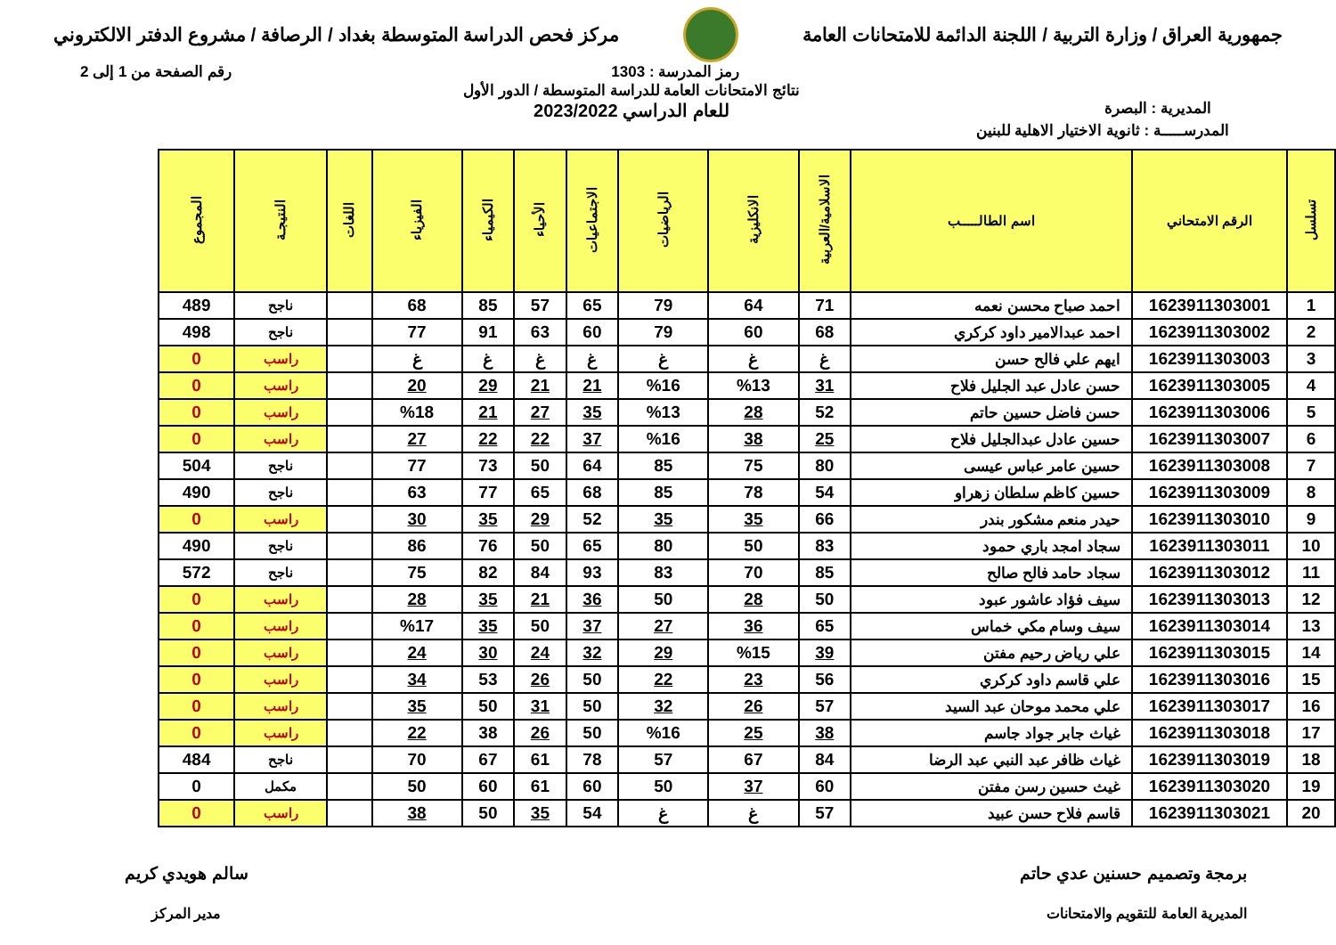جمهورية العراق / وزارة التربية / اللجنة الدائمة للامتحانات العامة
مركز فحص الدراسة المتوسطة بغداد / الرصافة / مشروع الدفتر الالكتروني
رمز المدرسة : 1303 رقم الصفحة من 1 إلى 2
المديرية : البصرة
نتائج الامتحانات العامة للدراسة المتوسطة / الدور الأول
للعام الدراسي 2023/2022
المدرســـــة : ثانوية الاختيار الاهلية للبنين
| تسلسل | الرقم الامتحاني | اسم الطالـــــب | الاسلامية/العربية | الانكليزية | الرياضيات | الاجتماعيات | الأحياء | الكيمياء | الفيزياء | اللغات | النتيجـة | المجموع |
| --- | --- | --- | --- | --- | --- | --- | --- | --- | --- | --- | --- | --- |
| 1 | 1623911303001 | احمد صباح محسن نعمه | 71 | 64 | 79 | 65 | 57 | 85 | 68 | | ناجح | 489 |
| 2 | 1623911303002 | احمد عبدالامير داود كركري | 68 | 60 | 79 | 60 | 63 | 91 | 77 | | ناجح | 498 |
| 3 | 1623911303003 | ايهم علي فالح حسن | غ | غ | غ | غ | غ | غ | غ | | راسب | 0 |
| 4 | 1623911303005 | حسن عادل عبد الجليل فلاح | 31 | %13 | %16 | 21 | 21 | 29 | 20 | | راسب | 0 |
| 5 | 1623911303006 | حسن فاضل حسين حاتم | 52 | 28 | %13 | 35 | 27 | 21 | %18 | | راسب | 0 |
| 6 | 1623911303007 | حسين عادل عبدالجليل فلاح | 25 | 38 | %16 | 37 | 22 | 22 | 27 | | راسب | 0 |
| 7 | 1623911303008 | حسين عامر عباس عيسى | 80 | 75 | 85 | 64 | 50 | 73 | 77 | | ناجح | 504 |
| 8 | 1623911303009 | حسين كاظم سلطان زهراو | 54 | 78 | 85 | 68 | 65 | 77 | 63 | | ناجح | 490 |
| 9 | 1623911303010 | حيدر منعم مشكور بندر | 66 | 35 | 35 | 52 | 29 | 35 | 30 | | راسب | 0 |
| 10 | 1623911303011 | سجاد امجد باري حمود | 83 | 50 | 80 | 65 | 50 | 76 | 86 | | ناجح | 490 |
| 11 | 1623911303012 | سجاد حامد فالح صالح | 85 | 70 | 83 | 93 | 84 | 82 | 75 | | ناجح | 572 |
| 12 | 1623911303013 | سيف فؤاد عاشور عبود | 50 | 28 | 50 | 36 | 21 | 35 | 28 | | راسب | 0 |
| 13 | 1623911303014 | سيف وسام مكي خماس | 65 | 36 | 27 | 37 | 50 | 35 | %17 | | راسب | 0 |
| 14 | 1623911303015 | علي رياض رحيم مفتن | 39 | %15 | 29 | 32 | 24 | 30 | 24 | | راسب | 0 |
| 15 | 1623911303016 | علي قاسم داود كركري | 56 | 23 | 22 | 50 | 26 | 53 | 34 | | راسب | 0 |
| 16 | 1623911303017 | علي محمد موحان عبد السيد | 57 | 26 | 32 | 50 | 31 | 50 | 35 | | راسب | 0 |
| 17 | 1623911303018 | غياث جابر جواد جاسم | 38 | 25 | %16 | 50 | 26 | 38 | 22 | | راسب | 0 |
| 18 | 1623911303019 | غياث ظافر عبد النبي عبد الرضا | 84 | 67 | 57 | 78 | 61 | 67 | 70 | | ناجح | 484 |
| 19 | 1623911303020 | غيث حسين رسن مفتن | 60 | 37 | 50 | 60 | 61 | 60 | 50 | | مكمل | 0 |
| 20 | 1623911303021 | قاسم فلاح حسن عبيد | 57 | غ | غ | 54 | 35 | 50 | 38 | | راسب | 0 |
برمجة وتصميم حسنين عدي حاتم
المديرية العامة للتقويم والامتحانات
سالم هويدي كريم
مدير المركز